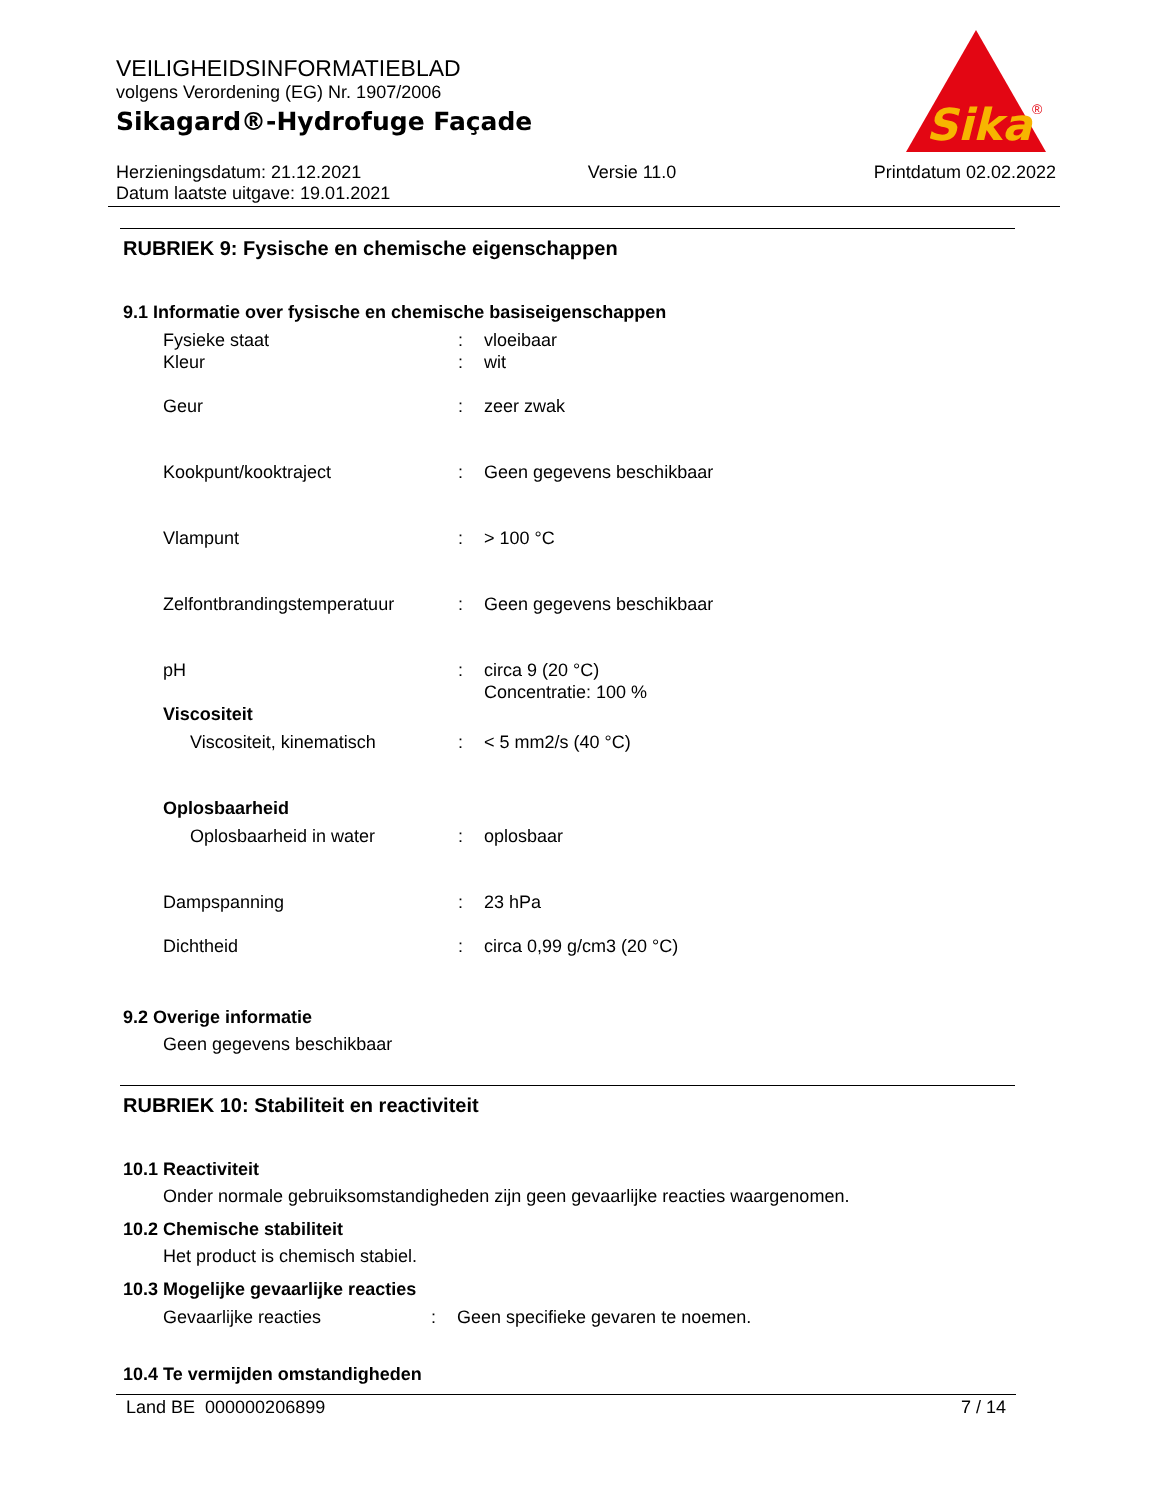VEILIGHEIDSINFORMATIEBLAD
volgens Verordening (EG) Nr. 1907/2006
Sikagard®-Hydrofuge Façade
Herzieningsdatum: 21.12.2021
Datum laatste uitgave: 19.01.2021
Versie 11.0 Printdatum 02.02.2022
Sika
®
RUBRIEK 9: Fysische en chemische eigenschappen
9.1 Informatie over fysische en chemische basiseigenschappen
| Fysieke staat | : | vloeibaar |
| Kleur | : | wit |
| Geur | : | zeer zwak |
| Kookpunt/kooktraject | : | Geen gegevens beschikbaar |
| Vlampunt | : | > 100 °C |
| Zelfontbrandingstemperatuur | : | Geen gegevens beschikbaar |
| pH | : | circa 9 (20 °C) Concentratie: 100 % |
| Viscositeit | | |
| Viscositeit, kinematisch | : | < 5 mm2/s (40 °C) |
| Oplosbaarheid | | |
| Oplosbaarheid in water | : | oplosbaar |
| Dampspanning | : | 23 hPa |
| Dichtheid | : | circa 0,99 g/cm3 (20 °C) |
9.2 Overige informatie
Geen gegevens beschikbaar
RUBRIEK 10: Stabiliteit en reactiviteit
10.1 Reactiviteit
Onder normale gebruiksomstandigheden zijn geen gevaarlijke reacties waargenomen.
10.2 Chemische stabiliteit
Het product is chemisch stabiel.
10.3 Mogelijke gevaarlijke reacties
| Gevaarlijke reacties | : | Geen specifieke gevaren te noemen. |
10.4 Te vermijden omstandigheden
Land BE 000000206899 7 / 14